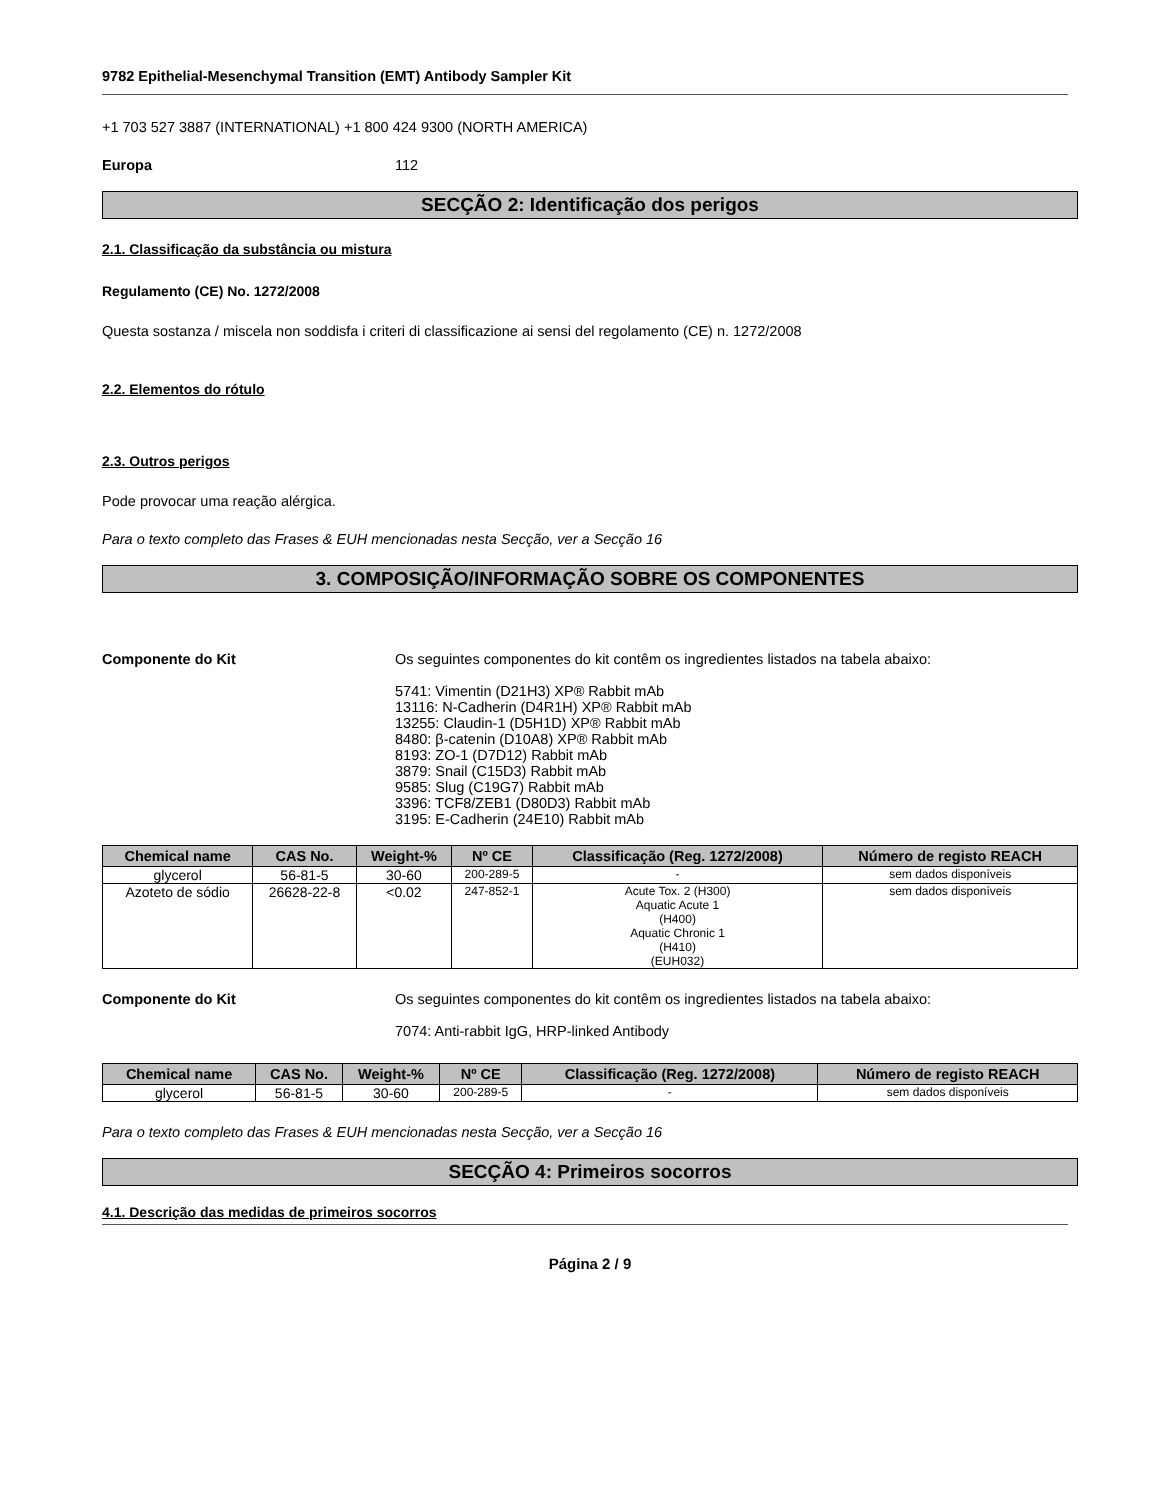9782 Epithelial-Mesenchymal Transition (EMT) Antibody Sampler Kit
+1 703 527 3887 (INTERNATIONAL) +1 800 424 9300 (NORTH AMERICA)
Europa 112
SECÇÃO 2: Identificação dos perigos
2.1. Classificação da substância ou mistura
Regulamento (CE) No. 1272/2008
Questa sostanza / miscela non soddisfa i criteri di classificazione ai sensi del regolamento (CE) n. 1272/2008
2.2. Elementos do rótulo
2.3. Outros perigos
Pode provocar uma reação alérgica.
Para o texto completo das Frases & EUH mencionadas nesta Secção, ver a Secção 16
3. COMPOSIÇÃO/INFORMAÇÃO SOBRE OS COMPONENTES
Componente do Kit Os seguintes componentes do kit contêm os ingredientes listados na tabela abaixo:
5741: Vimentin (D21H3) XP® Rabbit mAb
13116: N-Cadherin (D4R1H) XP® Rabbit mAb
13255: Claudin-1 (D5H1D) XP® Rabbit mAb
8480: β-catenin (D10A8) XP® Rabbit mAb
8193: ZO-1 (D7D12) Rabbit mAb
3879: Snail (C15D3) Rabbit mAb
9585: Slug (C19G7) Rabbit mAb
3396: TCF8/ZEB1 (D80D3) Rabbit mAb
3195: E-Cadherin (24E10) Rabbit mAb
| Chemical name | CAS No. | Weight-% | Nº CE | Classificação (Reg. 1272/2008) | Número de registo REACH |
| --- | --- | --- | --- | --- | --- |
| glycerol | 56-81-5 | 30-60 | 200-289-5 | - | sem dados disponíveis |
| Azoteto de sódio | 26628-22-8 | <0.02 | 247-852-1 | Acute Tox. 2 (H300) Aquatic Acute 1 (H400) Aquatic Chronic 1 (H410) (EUH032) | sem dados disponíveis |
Componente do Kit Os seguintes componentes do kit contêm os ingredientes listados na tabela abaixo:
7074: Anti-rabbit IgG, HRP-linked Antibody
| Chemical name | CAS No. | Weight-% | Nº CE | Classificação (Reg. 1272/2008) | Número de registo REACH |
| --- | --- | --- | --- | --- | --- |
| glycerol | 56-81-5 | 30-60 | 200-289-5 | - | sem dados disponíveis |
Para o texto completo das Frases & EUH mencionadas nesta Secção, ver a Secção 16
SECÇÃO 4: Primeiros socorros
4.1. Descrição das medidas de primeiros socorros
Página 2 / 9